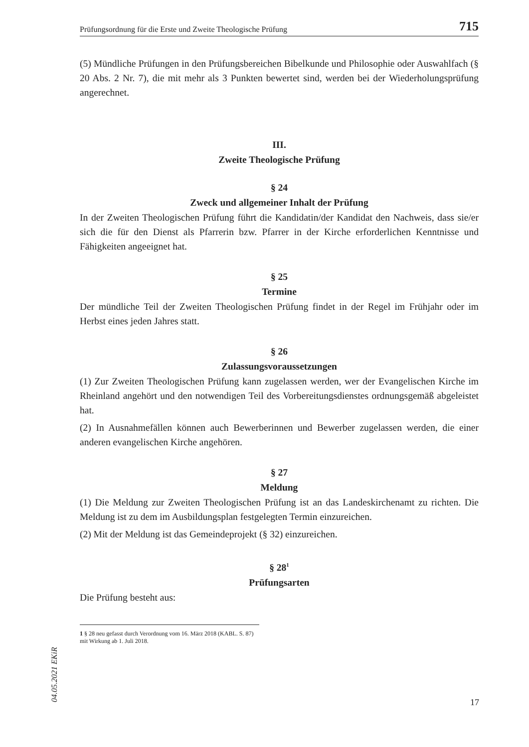Prüfungsordnung für die Erste und Zweite Theologische Prüfung 715
(5) Mündliche Prüfungen in den Prüfungsbereichen Bibelkunde und Philosophie oder Auswahlfach (§ 20 Abs. 2 Nr. 7), die mit mehr als 3 Punkten bewertet sind, werden bei der Wiederholungsprüfung angerechnet.
III.
Zweite Theologische Prüfung
§ 24
Zweck und allgemeiner Inhalt der Prüfung
In der Zweiten Theologischen Prüfung führt die Kandidatin/der Kandidat den Nachweis, dass sie/er sich die für den Dienst als Pfarrerin bzw. Pfarrer in der Kirche erforderlichen Kenntnisse und Fähigkeiten angeeignet hat.
§ 25
Termine
Der mündliche Teil der Zweiten Theologischen Prüfung findet in der Regel im Frühjahr oder im Herbst eines jeden Jahres statt.
§ 26
Zulassungsvoraussetzungen
(1) Zur Zweiten Theologischen Prüfung kann zugelassen werden, wer der Evangelischen Kirche im Rheinland angehört und den notwendigen Teil des Vorbereitungsdienstes ordnungsgemäß abgeleistet hat.
(2) In Ausnahmefällen können auch Bewerberinnen und Bewerber zugelassen werden, die einer anderen evangelischen Kirche angehören.
§ 27
Meldung
(1) Die Meldung zur Zweiten Theologischen Prüfung ist an das Landeskirchenamt zu richten. Die Meldung ist zu dem im Ausbildungsplan festgelegten Termin einzureichen.
(2) Mit der Meldung ist das Gemeindeprojekt (§ 32) einzureichen.
§ 28<sup>1</sup>
Prüfungsarten
Die Prüfung besteht aus:
1 § 28 neu gefasst durch Verordnung vom 16. März 2018 (KABL. S. 87) mit Wirkung ab 1. Juli 2018.
04.05.2021 EKiR
17